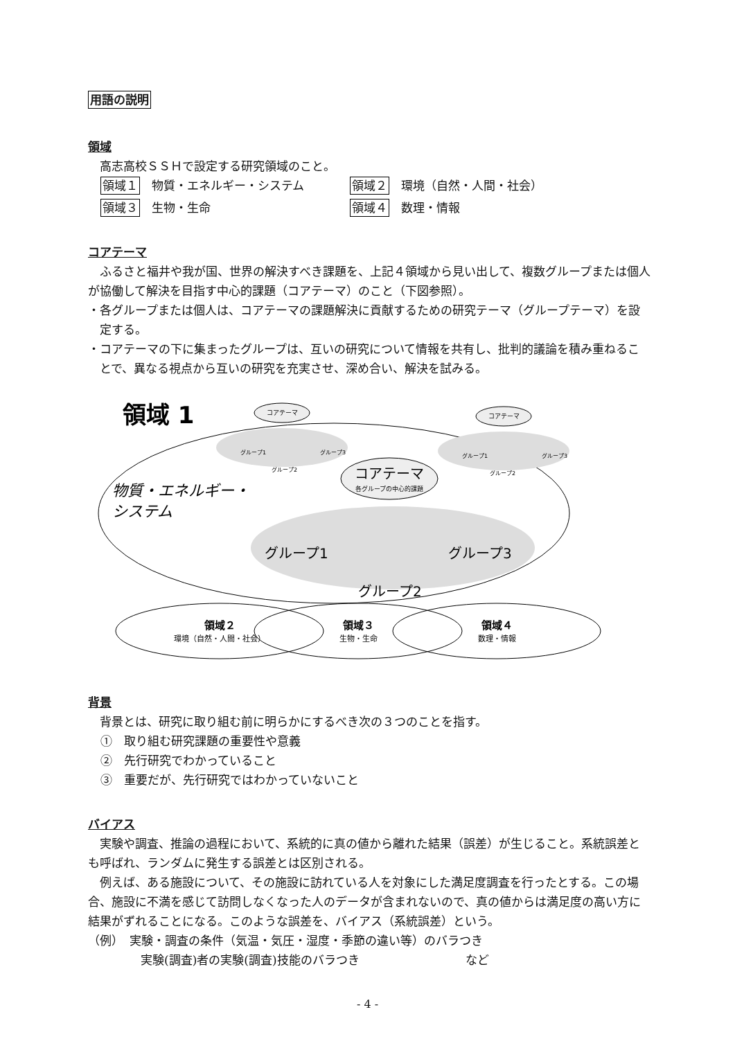用語の説明
領域
高志高校ＳＳＨで設定する研究領域のこと。
領域１　物質・エネルギー・システム
領域２　環境（自然・人間・社会）
領域３　生物・生命
領域４　数理・情報
コアテーマ
ふるさと福井や我が国、世界の解決すべき課題を、上記４領域から見い出して、複数グループまたは個人が協働して解決を目指す中心的課題（コアテーマ）のこと（下図参照）。
・各グループまたは個人は、コアテーマの課題解決に貢献するための研究テーマ（グループテーマ）を設定する。
・コアテーマの下に集まったグループは、互いの研究について情報を共有し、批判的議論を積み重ねることで、異なる視点から互いの研究を充実させ、深め合い、解決を試みる。
領域 1
コアテーマ
コアテーマ
グループ1
グループ3
グループ2
グループ1
グループ3
グループ2
コアテーマ
各グループの中心的課題
物質・エネルギー・
システム
グループ1
グループ3
グループ2
領域２
環境（自然・人間・社会）
領域３
生物・生命
領域４
数理・情報
背景
背景とは、研究に取り組む前に明らかにするべき次の３つのことを指す。
①　取り組む研究課題の重要性や意義
②　先行研究でわかっていること
③　重要だが、先行研究ではわかっていないこと
バイアス
実験や調査、推論の過程において、系統的に真の値から離れた結果（誤差）が生じること。系統誤差とも呼ばれ、ランダムに発生する誤差とは区別される。
例えば、ある施設について、その施設に訪れている人を対象にした満足度調査を行ったとする。この場合、施設に不満を感じて訪問しなくなった人のデータが含まれないので、真の値からは満足度の高い方に結果がずれることになる。このような誤差を、バイアス（系統誤差）という。
（例）　実験・調査の条件（気温・気圧・湿度・季節の違い等）のバラつき
実験(調査)者の実験(調査)技能のバラつき　　　　　　　　　など
- 4 -